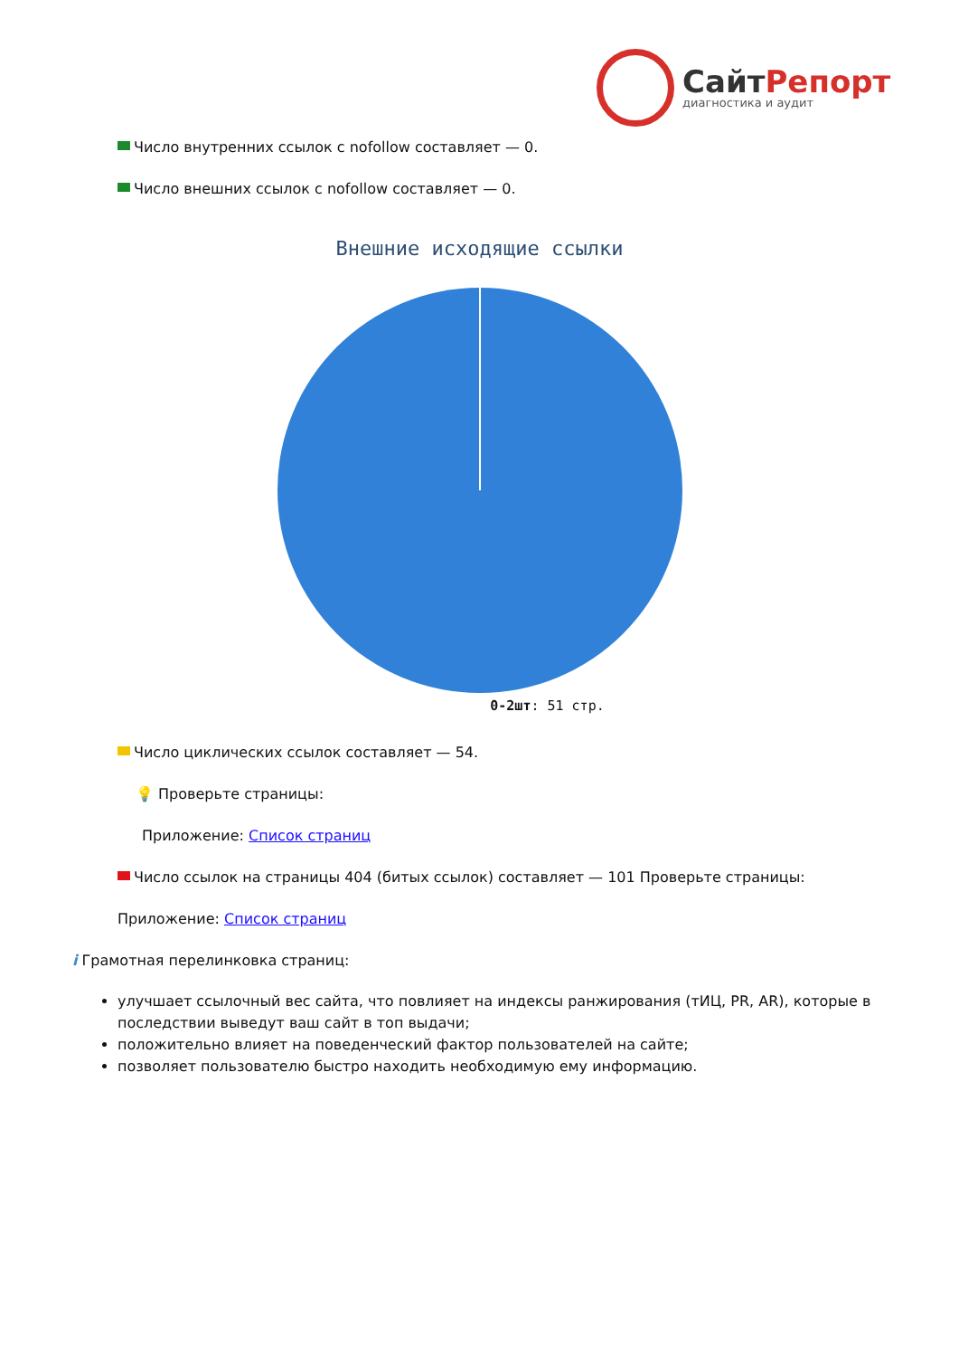СайтРепорт
диагностика и аудит
Число внутренних ссылок с nofollow составляет — 0.
Число внешних ссылок с nofollow составляет — 0.
Внешние исходящие ссылки
0-2шт: 51 стр.
Число циклических ссылок составляет — 54.
💡 Проверьте страницы:
Приложение: Список страниц
Число ссылок на страницы 404 (битых ссылок) составляет — 101 Проверьте страницы:
Приложение: Список страниц
i Грамотная перелинковка страниц:
улучшает ссылочный вес сайта, что повлияет на индексы ранжирования (тИЦ, PR, AR), которые в последствии выведут ваш сайт в топ выдачи;
положительно влияет на поведенческий фактор пользователей на сайте;
позволяет пользователю быстро находить необходимую ему информацию.